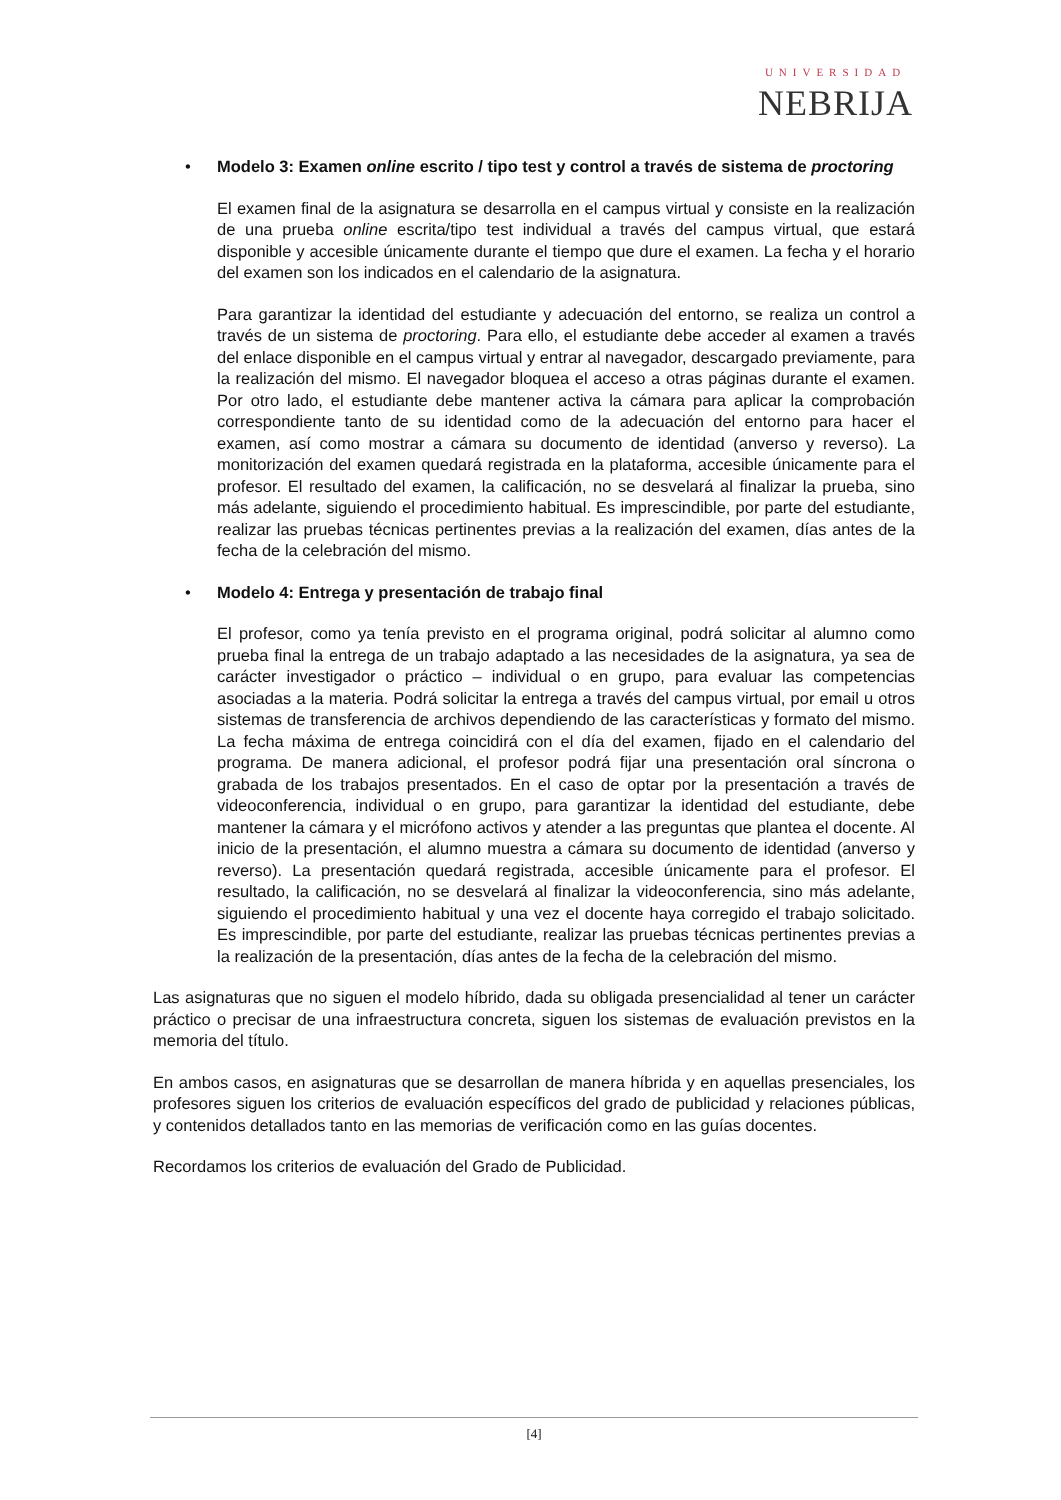UNIVERSIDAD
NEBRIJA
•
Modelo 3: Examen online escrito / tipo test y control a través de sistema de proctoring
El examen final de la asignatura se desarrolla en el campus virtual y consiste en la realización de una prueba online escrita/tipo test individual a través del campus virtual, que estará disponible y accesible únicamente durante el tiempo que dure el examen. La fecha y el horario del examen son los indicados en el calendario de la asignatura.
Para garantizar la identidad del estudiante y adecuación del entorno, se realiza un control a través de un sistema de proctoring. Para ello, el estudiante debe acceder al examen a través del enlace disponible en el campus virtual y entrar al navegador, descargado previamente, para la realización del mismo. El navegador bloquea el acceso a otras páginas durante el examen. Por otro lado, el estudiante debe mantener activa la cámara para aplicar la comprobación correspondiente tanto de su identidad como de la adecuación del entorno para hacer el examen, así como mostrar a cámara su documento de identidad (anverso y reverso). La monitorización del examen quedará registrada en la plataforma, accesible únicamente para el profesor. El resultado del examen, la calificación, no se desvelará al finalizar la prueba, sino más adelante, siguiendo el procedimiento habitual. Es imprescindible, por parte del estudiante, realizar las pruebas técnicas pertinentes previas a la realización del examen, días antes de la fecha de la celebración del mismo.
•
Modelo 4: Entrega y presentación de trabajo final
El profesor, como ya tenía previsto en el programa original, podrá solicitar al alumno como prueba final la entrega de un trabajo adaptado a las necesidades de la asignatura, ya sea de carácter investigador o práctico – individual o en grupo, para evaluar las competencias asociadas a la materia. Podrá solicitar la entrega a través del campus virtual, por email u otros sistemas de transferencia de archivos dependiendo de las características y formato del mismo. La fecha máxima de entrega coincidirá con el día del examen, fijado en el calendario del programa. De manera adicional, el profesor podrá fijar una presentación oral síncrona o grabada de los trabajos presentados. En el caso de optar por la presentación a través de videoconferencia, individual o en grupo, para garantizar la identidad del estudiante, debe mantener la cámara y el micrófono activos y atender a las preguntas que plantea el docente. Al inicio de la presentación, el alumno muestra a cámara su documento de identidad (anverso y reverso). La presentación quedará registrada, accesible únicamente para el profesor. El resultado, la calificación, no se desvelará al finalizar la videoconferencia, sino más adelante, siguiendo el procedimiento habitual y una vez el docente haya corregido el trabajo solicitado. Es imprescindible, por parte del estudiante, realizar las pruebas técnicas pertinentes previas a la realización de la presentación, días antes de la fecha de la celebración del mismo.
Las asignaturas que no siguen el modelo híbrido, dada su obligada presencialidad al tener un carácter práctico o precisar de una infraestructura concreta, siguen los sistemas de evaluación previstos en la memoria del título.
En ambos casos, en asignaturas que se desarrollan de manera híbrida y en aquellas presenciales, los profesores siguen los criterios de evaluación específicos del grado de publicidad y relaciones públicas, y contenidos detallados tanto en las memorias de verificación como en las guías docentes.
Recordamos los criterios de evaluación del Grado de Publicidad.
[4]